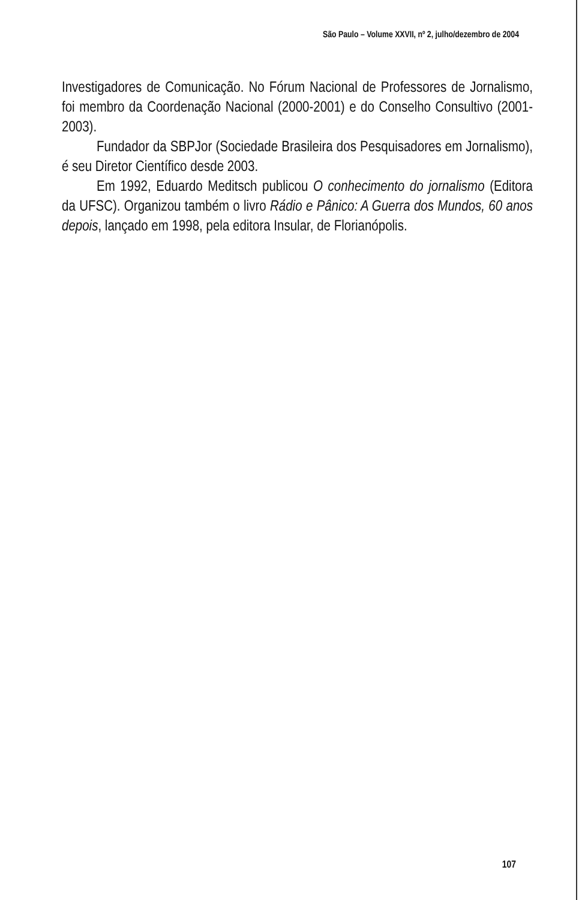São Paulo – Volume XXVII, nº 2, julho/dezembro de 2004
Investigadores de Comunicação. No Fórum Nacional de Professores de Jornalismo, foi membro da Coordenação Nacional (2000-2001) e do Conselho Consultivo (2001-2003).
Fundador da SBPJor (Sociedade Brasileira dos Pesquisadores em Jornalismo), é seu Diretor Científico desde 2003.
Em 1992, Eduardo Meditsch publicou O conhecimento do jornalismo (Editora da UFSC). Organizou também o livro Rádio e Pânico: A Guerra dos Mundos, 60 anos depois, lançado em 1998, pela editora Insular, de Florianópolis.
107